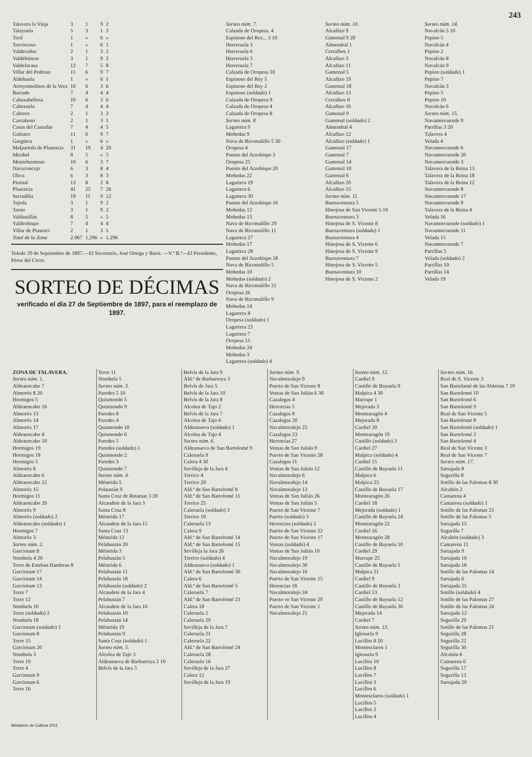243
| Talavera la Vieja | 3 | 1 | 9 | 2 |
| Talayuela | 5 | 3 | 1 | 3 |
| Toril | 1 | » | 6 | » |
| Torviscoso | 1 | » | 6 | 1 |
| Valdecañas | 2 | 1 | 3 | 2 |
| Valdehúncar | 3 | 1 | 9 | 2 |
| Valdelacasa | 12 | 7 | 5 | 8 |
| Villar del Pedroso | 11 | 6 | 9 | 7 |
| Aldehuela | 1 | » | 6 | 1 |
| Arroyomolinos de la Vera | 10 | 6 | 3 | 6 |
| Barrado | 7 | 4 | 4 | 4 |
| Cabezabellosa | 10 | 6 | 3 | 6 |
| Cabezuela | 7 | 4 | 4 | 4 |
| Cabrero | 2 | 1 | 3 | 2 |
| Carcaboso | 2 | 1 | 3 | 1 |
| Casas del Castañar | 7 | 4 | 4 | 5 |
| Galisteo | 11 | 6 | 9 | 7 |
| Gargüera | 1 | » | 6 | » |
| Malpartida de Plasencia | 31 | 19 | 4 | 20 |
| Mirabel | 8 | 5 | » | 5 |
| Montehermoso | 10 | 6 | 3 | 7 |
| Navaconcejo | 6 | 3 | 8 | 4 |
| Oliva | 6 | 3 | 8 | 3 |
| Piornal | 13 | 8 | 2 | 8 |
| Plasencia | 41 | 25 | 7 | 26 |
| Serradilla | 19 | 11 | 9 | 12 |
| Tejeda | 3 | 1 | 9 | 2 |
| Torno | 3 | 1 | 9 | 2 |
| Valdastillas | 8 | 5 | » | 5 |
| Valdeobispo | 7 | 4 | 4 | 4 |
| Villar de Plasenci | 2 | 1 | 3 | 1 |
| Total de la Zona | 2.067 | 1.296 | » | 1.296 |
Toledo 29 de Septiembre de 1897.—El Secretario, José Ortega y Barsi. —V.º B.º—El Presidente, Pérez del Cerro.
SORTEO DE DÉCIMAS
verificado el día 27 de Septiembre de 1897, para el reemplazo de 1897.
Sorteo núm. 7.
Calzada de Oropesa. 4
Espinoso del Rey... 3 10
Herreruela 3
Herreruela 6
Herreruela 3
Herreruela 7
Calzada de Oropesa 10
Espinoso del Rey 5
Espinoso del Rey 2
Espinoso (soldado) 1
Calzada de Oropesa 9
Calzada de Oropesa 4
Calzada de Oropesa 8
Sorteo núm. 8.
Lagartera 9
Mohedas 9
Nava de Ricomalillo 5 30
Oropesa 4
Puente del Arzobispo 3
Oropesa 25
Puente del Arzobispo 20
Mohedas 22
Lagartera 19
Lagartera 6
Lagartera 30
Puente del Arzobispo 16
Mohedas 12
Mohedas 13
Nava de Ricomalillo 29
Nava de Ricomalillo 11
Lagartera 27
Mohedas 17
Lagartera 28
Puente del Arzobispo 18
Nava de Ricomalillo 5
Mohedas 10
Mohedas (soldado) 2
Nava de Ricomalillo 21
Oropesa 26
Nava de Ricomalillo 9
Mohedas 14
Lagartera 8
Oropesa (soldado) 1
Lagartera 23
Lagartera 7
Oropesa 15
Mohedas 24
Mohedas 3
Lagartera (soldado) 4
Sorteo núm. 10.
Alcañizo 9
Gamonal 9 20
Almendral 1
Cerralbos 1
Alcañizo 3
Alcañizo 11
Gamonal 5
Alcañizo 19
Gamonal 18
Alcañizo 13
Cerralbos 8
Alcañizo 16
Gamonal 9
Gamonal (soldado) 2
Almendral 4
Alcañizo 12
Alcañizo (soldado) 1
Gamonal 17
Gamonal 7
Gamonal 14
Gamonal 10
Gamonal 6
Alcañizo 20
Alcañizo 15
Sorteo núm. 11.
Buenaventura 5
Hinojosa de San Vicente 5 10
Buenaventura 3
Hinojosa de S. Vicente 8
Buenaventura (soldado) 1
Buenaventura 4
Hinojosa de S. Vicente 6
Hinojosa de S. Vicente 9
Buenaventura 7
Hinojosa de S. Vicente 5
Buenaventura 10
Hinojosa de S. Vicente 2
Sorteo núm. 14.
Navalcán 5 10
Pepino 5
Navalcán 4
Pepino 2
Navalcán 8
Navalcán 9
Pepino (soldado) 1
Pepino 7
Navalcán 3
Pepino 5
Pepino 10
Navalcán 6
Sorteo núm. 15.
Navamorcuende 9
Parrillas 3 20
Talavera 4
Velada 4
Navamorcuende 6
Navamorcuende 20
Navamorcuende 3
Talavera de la Reina 13
Talavera de la Reina 18
Talavera de la Reina 12
Navamorcuende 8
Navamorcuende 17
Navamorcuende 9
Talavera de la Reina 4
Velada 16
Navamorcuende (soldado) 1
Navamorcuende 11
Velada 15
Navamorcuende 7
Parrillas 5
Velada (soldado) 2
Parrillas 10
Parrillas 14
Velada 19
ZONA DE TALAVERA.
Sorteo núm. 1.
Aldeaencabo 7
Almoróx 8 20
Hormigos 5
Aldeaencabo 16
Almoróx 13
Almoróx 14
Almoróx 17
Aldeaencabo 4
Aldeaencabo 10
Hormigos 19
Hormigos 18
Hormigos 5
Almoróx 8
Aldeaencabo 6
Aldeaencabo 12
Almoróx 15
Hormigos 11
Aldeaencabo 20
Almoróx 9
Almoróx (soldado) 2
Aldeaencabo (soldado) 1
Hormigos 7
Almoróx 3
Sorteo núm. 2.
Garciotum 8
Nombela 4 20
Torre de Esteban Hambran 8
Garciotum 17
Garciotum 14
Garciotum 13
Torre 7
Torre 12
Nombela 10
Torre (soldado) 2
Nombela 18
Garciotum (soldado) 1
Garciotum 8
Torre 15
Garciotum 20
Nombela 3
Torre 19
Torre 4
Garciotum 9
Garciotum 6
Torre 16
Torre 11
Nombela 5
Sorteo núm. 3.
Paredes 5 10
Quismondo 5
Quismondo 9
Paredes 8
Paredes 4
Quismondo 10
Quismondo 6
Paredes 5
Paredes (soldado) 1
Quismondo 2
Paredes 3
Quismondo 7
Sorteo núm. 4.
Méntrida 5
Pelaustán 9
Santa Cruz de Retamar 3 20
Alcaudete de la Jara 3
Santa Cruz 8
Méntrida 17
Alcaudete de la Jara 15
Santa Cruz 13
Méntrida 12
Pelahustán 20
Méntrida 3
Pelahustán 5
Méntrida 6
Pelahustán 11
Pelahustán 18
Pelahustán (soldado) 2
Alcaudete de la Jara 4
Pelahustán 7
Alcaudete de la Jara 16
Pelahustán 10
Pelahustán 14
Méntrida 19
Pelahustán 9
Santa Cruz (soldado) 1
Sorteo núm. 5.
Alcolea de Tajo 3
Aldeanueva de Barbarroya 2 10
Belvís de la Jara 5
Belvís de la Jara 9
Ald.ª de Barbarroya 3
Belvís de Jara 5
Belvís de la Jara 10
Belvís de la Jara 8
Alcolea de Tajo 2
Belvís de la Jara 7
Alcolea de Tajo 6
Aldeanueva (soldado) 1
Alcolea de Tajo 4
Sorteo núm. 6.
Aldeanueva de San Bartolomé 9
Caleruela 9
Calera 4 30
Sevilleja de la Jara 4
Torrico 4
Torrico 20
Ald.ª de San Bartolomé 8
Ald.ª de San Bartolomé 11
Torrico 25
Caleruela (soldado) 3
Torrico 10
Caleruela 13
Calera 9
Ald.ª de San Bartolomé 14
Ald.ª de San Bartolomé 15
Sevilleja la Jara 26
Torrico (soldado) 4
Aldeanueva (soldado) 1
Ald.ª de San Bartolomé 30
Calera 6
Ald.ª de San Bartolomé 5
Caleruela 7
Ald.ª de San Bartolomé 23
Calera 18
Caleruela 2
Caleruela 29
Sevilleja de la Jara 7
Caleruela 21
Caleruela 22
Ald.ª de San Bartolomé 24
Caleruela 28
Caleruela 16
Sevilleja de la Jara 27
Calera 12
Sevilleja de la Jara 19
Sorteo núm. 9.
Navalmoralejo 9
Puerto de San Vicente 8
Ventas de San Julián 6 30
Cazalegas 4
Herencias 3
Cazalegas 8
Cazalegas 20
Navalmoralejo 25
Cazalegas 23
Herencias 27
Ventas de San Julián 9
Puerto de San Vicente 28
Cazalegas 11
Ventas de San Julián 12
Navalmoralejo 6
Navalmoralejo 14
Navalmoralejo 13
Ventas de San Julián 26
Ventas de San Julián 5
Puerto de San Vicente 7
Puerto (soldado) 3
Herencias (soldado) 2
Puerto de San Vicente 22
Puerto de San Vicente 17
Ventas (soldado) 4
Ventas de San Julián 10
Navalmoralejo 19
Navalmoralejo 30
Navalmoralejo 16
Puerto de San Vicente 15
Herencias 18
Navalmoralejo 24
Puerto ve San Vicente 29
Puerto de San Vicente 1
Navalmoralejo 21
Sorteo núm. 12.
Cardiel 9
Castillo de Bayuela 9
Malpica 4 30
Marrupe 1
Mejorada 3
Montearagón 4
Mejorada 8
Cardiel 20
Montearagón 19
Castillo (soldado) 3
Cardiel 27
Malpica (soldado) 4
Cardiel 15
Castillo de Bayuela 11
Malpica 6
Malpica 23
Castillo de Bayuela 17
Montearagón 26
Cardiel 18
Mejorada (soldado) 1
Castillo de Bayuela 24
Montearagón 22
Cardiel 16
Montearagón 28
Castillo de Bayuela 10
Cardiel 29
Marrupe 25
Castillo de Bayuela 5
Malpica 21
Cardiel 9
Castillo de Bayuela 2
Cardiel 13
Castillo de Bayuela 12
Castillo de Bayuela 30
Mejorada 14
Cardiel 7
Sorteo núm. 13.
Iglesuela 9
Lucillos 8 10
Montesclaros 1
Iglesuela 9
Lucillos 10
Lucillos 8
Lucillos 7
Lucillos 3
Lucillos 6
Montesclaros (soldado) 1
Lucillos 5
Lucillos 2
Lucillos 4
Sorteo núm. 16.
Real de S. Vicente 3
San Bartolamé de las Abiertas 7 10
San Bartolomé 10
San Bartolomé 6
San Bartolomé 9
Real de San Vicente 5
San Bartolomé 8
San Bartolomé (soldado) 1
San Bartolomé 2
San Bartolomé 4
Real de San Vicente 3
Real de San Vicente 7
Sorteo núm. 17.
Sartajada 8
Segurilla 8
Sotillo de las Palomas 8 30
Alcabón 2
Camarena 4
Camarena (soldado) 1
Sotillo de las Palomas 23
Sotillo de las Palomas 5
Sartajada 15
Segurilla 7
Alcabón (soldado) 3
Camarena 11
Sartajada 9
Sartajada 10
Sartajada 18
Sotillo de las Palomas 14
Sartajada 6
Sartajada 25
Sotillo (soldado) 4
Sotillo de las Palomas 27
Sotillo de las Palomas 24
Sartajada 12
Segurilla 29
Sotillo de las Palomas 21
Segurilla 28
Segurilla 22
Segurilla 30
Alcabón 6
Camarena 6
Segurilla 17
Segurilla 13
Sartajada 20
Ministerio de Cultura 2011